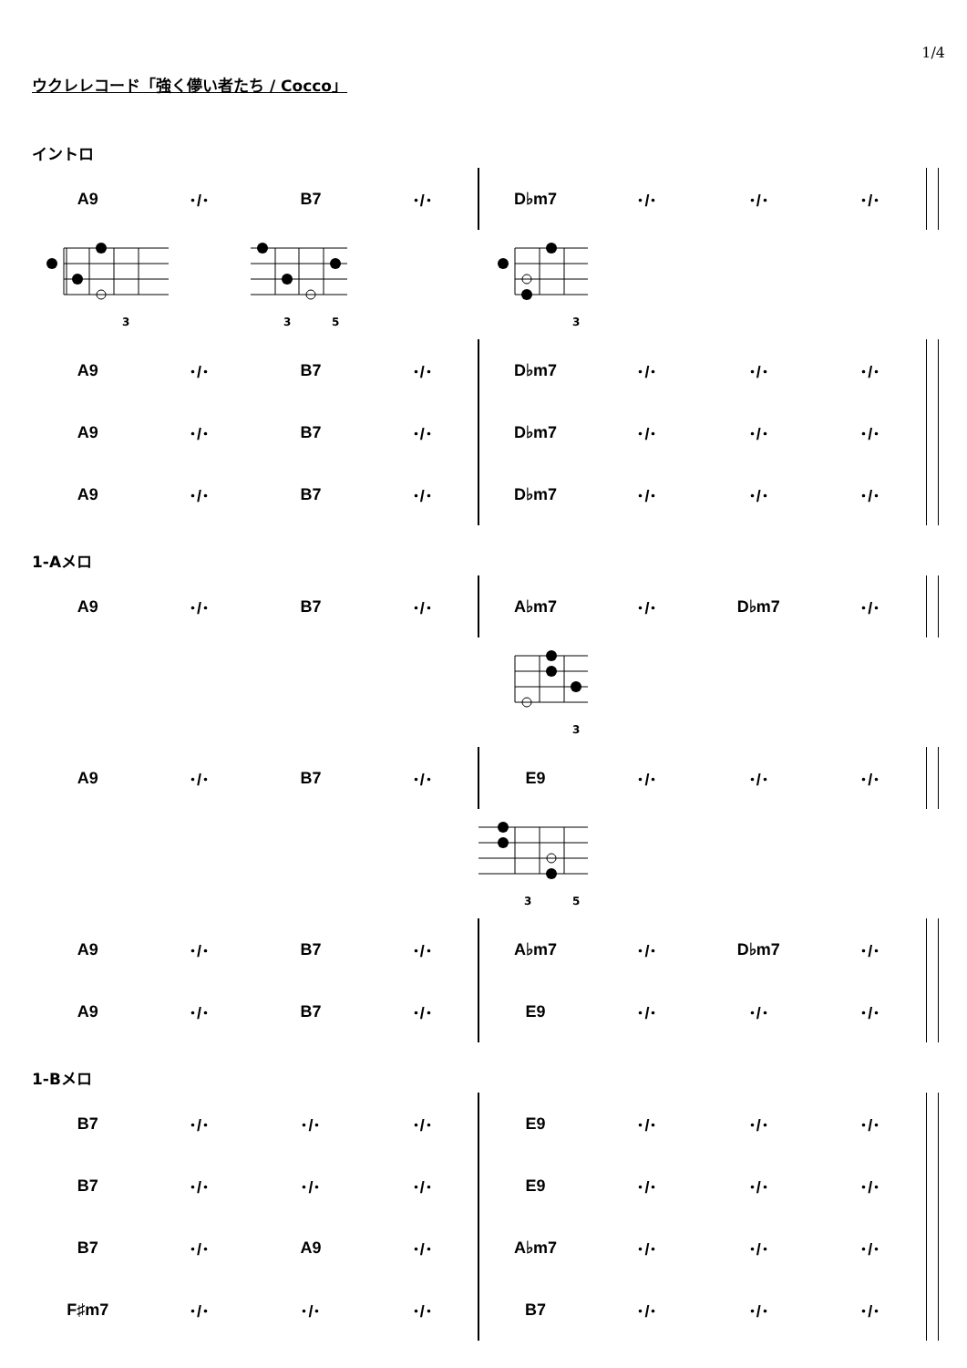1/4
ウクレレコード「強く儚い者たち / Cocco」
イントロ
| A9 | ･/･ | B7 | ･/･ | D♭m7 | ･/･ | ･/･ | ･/･ | |
3
3
5
3
| A9 | ･/･ | B7 | ･/･ | D♭m7 | ･/･ | ･/･ | ･/･ | |
| A9 | ･/･ | B7 | ･/･ | D♭m7 | ･/･ | ･/･ | ･/･ | |
| A9 | ･/･ | B7 | ･/･ | D♭m7 | ･/･ | ･/･ | ･/･ | |
1-Aメロ
| A9 | ･/･ | B7 | ･/･ | A♭m7 | ･/･ | D♭m7 | ･/･ | |
3
| A9 | ･/･ | B7 | ･/･ | E9 | ･/･ | ･/･ | ･/･ | |
3
5
| A9 | ･/･ | B7 | ･/･ | A♭m7 | ･/･ | D♭m7 | ･/･ | |
| A9 | ･/･ | B7 | ･/･ | E9 | ･/･ | ･/･ | ･/･ | |
1-Bメロ
| B7 | ･/･ | ･/･ | ･/･ | E9 | ･/･ | ･/･ | ･/･ | |
| B7 | ･/･ | ･/･ | ･/･ | E9 | ･/･ | ･/･ | ･/･ | |
| B7 | ･/･ | A9 | ･/･ | A♭m7 | ･/･ | ･/･ | ･/･ | |
| F♯m7 | ･/･ | ･/･ | ･/･ | B7 | ･/･ | ･/･ | ･/･ | |